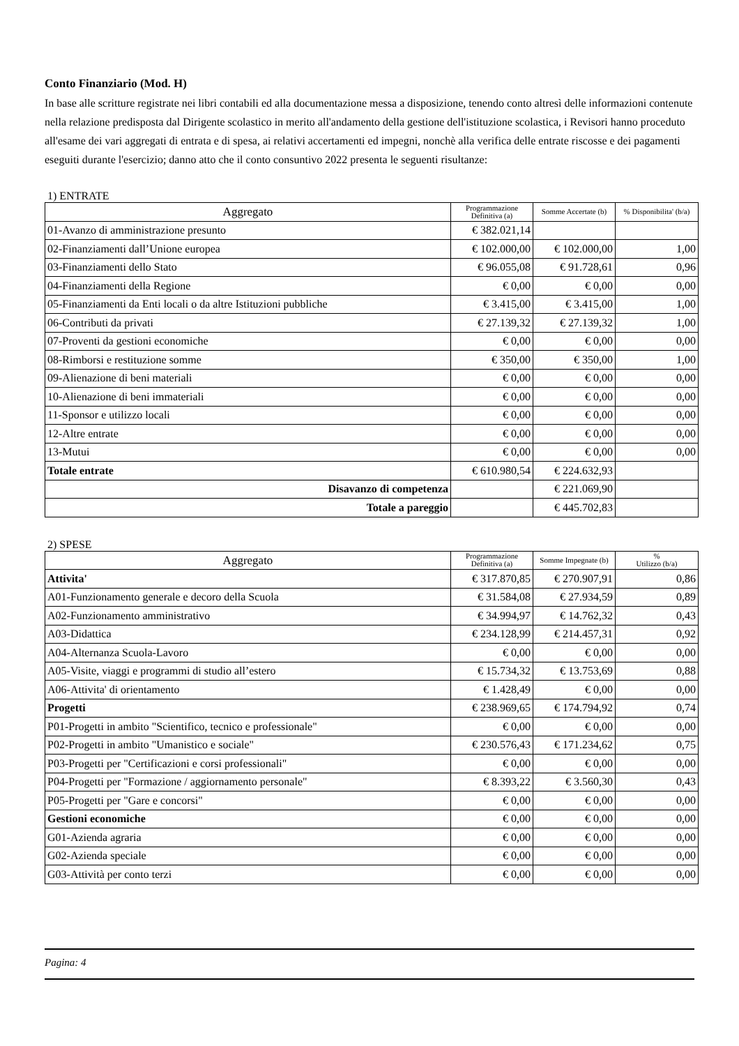Conto Finanziario (Mod. H)
In base alle scritture registrate nei libri contabili ed alla documentazione messa a disposizione, tenendo conto altresì delle informazioni contenute nella relazione predisposta dal Dirigente scolastico in merito all'andamento della gestione dell'istituzione scolastica, i Revisori hanno proceduto all'esame dei vari aggregati di entrata e di spesa, ai relativi accertamenti ed impegni, nonchè alla verifica delle entrate riscosse e dei pagamenti eseguiti durante l'esercizio; danno atto che il conto consuntivo 2022 presenta le seguenti risultanze:
1) ENTRATE
| Aggregato | Programmazione Definitiva (a) | Somme Accertate (b) | % Disponibilita' (b/a) |
| --- | --- | --- | --- |
| 01-Avanzo di amministrazione presunto | € 382.021,14 | | |
| 02-Finanziamenti dall’Unione europea | € 102.000,00 | € 102.000,00 | 1,00 |
| 03-Finanziamenti dello Stato | € 96.055,08 | € 91.728,61 | 0,96 |
| 04-Finanziamenti della Regione | € 0,00 | € 0,00 | 0,00 |
| 05-Finanziamenti da Enti locali o da altre Istituzioni pubbliche | € 3.415,00 | € 3.415,00 | 1,00 |
| 06-Contributi da privati | € 27.139,32 | € 27.139,32 | 1,00 |
| 07-Proventi da gestioni economiche | € 0,00 | € 0,00 | 0,00 |
| 08-Rimborsi e restituzione somme | € 350,00 | € 350,00 | 1,00 |
| 09-Alienazione di beni materiali | € 0,00 | € 0,00 | 0,00 |
| 10-Alienazione di beni immateriali | € 0,00 | € 0,00 | 0,00 |
| 11-Sponsor e utilizzo locali | € 0,00 | € 0,00 | 0,00 |
| 12-Altre entrate | € 0,00 | € 0,00 | 0,00 |
| 13-Mutui | € 0,00 | € 0,00 | 0,00 |
| Totale entrate | € 610.980,54 | € 224.632,93 | |
| Disavanzo di competenza | | € 221.069,90 | |
| Totale a pareggio | | € 445.702,83 | |
2) SPESE
| Aggregato | Programmazione Definitiva (a) | Somme Impegnate (b) | % Utilizzo (b/a) |
| --- | --- | --- | --- |
| Attivita' | € 317.870,85 | € 270.907,91 | 0,86 |
| A01-Funzionamento generale e decoro della Scuola | € 31.584,08 | € 27.934,59 | 0,89 |
| A02-Funzionamento amministrativo | € 34.994,97 | € 14.762,32 | 0,43 |
| A03-Didattica | € 234.128,99 | € 214.457,31 | 0,92 |
| A04-Alternanza Scuola-Lavoro | € 0,00 | € 0,00 | 0,00 |
| A05-Visite, viaggi e programmi di studio all’estero | € 15.734,32 | € 13.753,69 | 0,88 |
| A06-Attivita' di orientamento | € 1.428,49 | € 0,00 | 0,00 |
| Progetti | € 238.969,65 | € 174.794,92 | 0,74 |
| P01-Progetti in ambito "Scientifico, tecnico e professionale" | € 0,00 | € 0,00 | 0,00 |
| P02-Progetti in ambito "Umanistico e sociale" | € 230.576,43 | € 171.234,62 | 0,75 |
| P03-Progetti per "Certificazioni e corsi professionali" | € 0,00 | € 0,00 | 0,00 |
| P04-Progetti per "Formazione / aggiornamento personale" | € 8.393,22 | € 3.560,30 | 0,43 |
| P05-Progetti per "Gare e concorsi" | € 0,00 | € 0,00 | 0,00 |
| Gestioni economiche | € 0,00 | € 0,00 | 0,00 |
| G01-Azienda agraria | € 0,00 | € 0,00 | 0,00 |
| G02-Azienda speciale | € 0,00 | € 0,00 | 0,00 |
| G03-Attività per conto terzi | € 0,00 | € 0,00 | 0,00 |
Pagina: 4